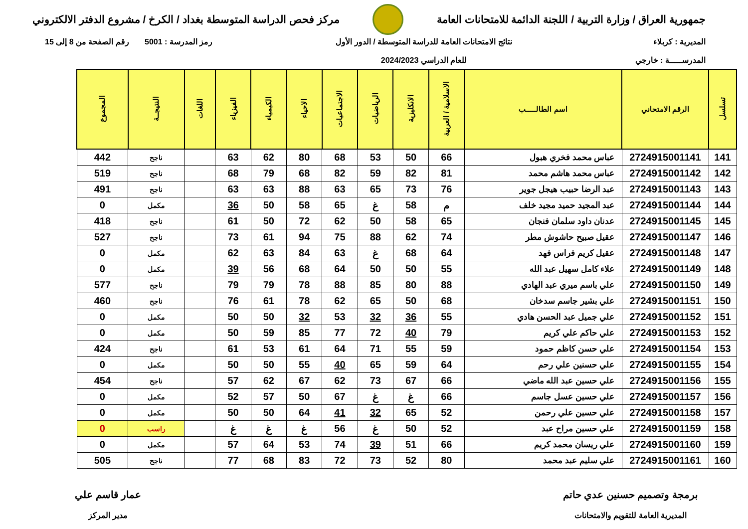جمهورية العراق / وزارة التربية / اللجنة الدائمة للامتحانات العامة
مركز فحص الدراسة المتوسطة بغداد / الكرخ / مشروع الدفتر الالكتروني
المديرية : كربلاء
المدرســـــة : خارجي
نتائج الامتحانات العامة للدراسة المتوسطة / الدور الأول
للعام الدراسي 2024/2023
رمز المدرسة : 5001 رقم الصفحة من 8 إلى 15
| تسلسل | الرقم الامتحاني | اسم الطالـــــب | الاسلامية / العربية | الانكليزية | الرياضيات | الاجتماعيات | الاحياء | الكيمياء | الفيزياء | اللغات | النتيجــة | المجموع |
| --- | --- | --- | --- | --- | --- | --- | --- | --- | --- | --- | --- | --- |
| 141 | 2724915001141 | عباس محمد فخري هبول | 66 | 50 | 53 | 68 | 80 | 62 | 63 | | ناجح | 442 |
| 142 | 2724915001142 | عباس محمد هاشم محمد | 81 | 82 | 59 | 82 | 68 | 79 | 68 | | ناجح | 519 |
| 143 | 2724915001143 | عبد الرضا حبيب هيجل جوير | 76 | 73 | 65 | 63 | 88 | 63 | 63 | | ناجح | 491 |
| 144 | 2724915001144 | عبد المجيد حميد مجيد خلف | م | 58 | غ | 65 | 58 | 50 | 36 | | مكمل | 0 |
| 145 | 2724915001145 | عدنان داود سلمان فنجان | 65 | 58 | 50 | 62 | 72 | 50 | 61 | | ناجح | 418 |
| 146 | 2724915001147 | عقيل صبيح حاشوش مطر | 74 | 62 | 88 | 75 | 94 | 61 | 73 | | ناجح | 527 |
| 147 | 2724915001148 | عقيل كريم فراس فهد | 64 | 68 | غ | 63 | 84 | 63 | 62 | | مكمل | 0 |
| 148 | 2724915001149 | علاء كامل سهيل عبد الله | 55 | 50 | 50 | 64 | 68 | 56 | 39 | | مكمل | 0 |
| 149 | 2724915001150 | علي باسم ميري عبد الهادي | 88 | 80 | 85 | 88 | 78 | 79 | 79 | | ناجح | 577 |
| 150 | 2724915001151 | علي بشير جاسم سدخان | 68 | 50 | 65 | 62 | 78 | 61 | 76 | | ناجح | 460 |
| 151 | 2724915001152 | علي جميل عبد الحسن هادي | 55 | 36 | 32 | 53 | 32 | 50 | 50 | | مكمل | 0 |
| 152 | 2724915001153 | علي حاكم علي كريم | 79 | 40 | 72 | 77 | 85 | 59 | 50 | | مكمل | 0 |
| 153 | 2724915001154 | علي حسن كاظم حمود | 59 | 55 | 71 | 64 | 61 | 53 | 61 | | ناجح | 424 |
| 154 | 2724915001155 | علي حسنين علي رحم | 64 | 59 | 65 | 40 | 55 | 50 | 50 | | مكمل | 0 |
| 155 | 2724915001156 | علي حسين عبد الله ماضي | 66 | 67 | 73 | 62 | 67 | 62 | 57 | | ناجح | 454 |
| 156 | 2724915001157 | علي حسين عسل جاسم | 66 | غ | غ | 67 | 50 | 57 | 52 | | مكمل | 0 |
| 157 | 2724915001158 | علي حسين علي رحمن | 52 | 65 | 32 | 41 | 64 | 50 | 50 | | مكمل | 0 |
| 158 | 2724915001159 | علي حسين مراح عبد | 52 | 50 | غ | 56 | غ | غ | غ | | راسب | 0 |
| 159 | 2724915001160 | علي ريسان محمد كريم | 66 | 51 | 39 | 74 | 53 | 64 | 57 | | مكمل | 0 |
| 160 | 2724915001161 | علي سليم عبد محمد | 80 | 52 | 73 | 72 | 83 | 68 | 77 | | ناجح | 505 |
برمجة وتصميم حسنين عدي حاتم
المديرية العامة للتقويم والامتحانات
عمار قاسم علي
مدير المركز